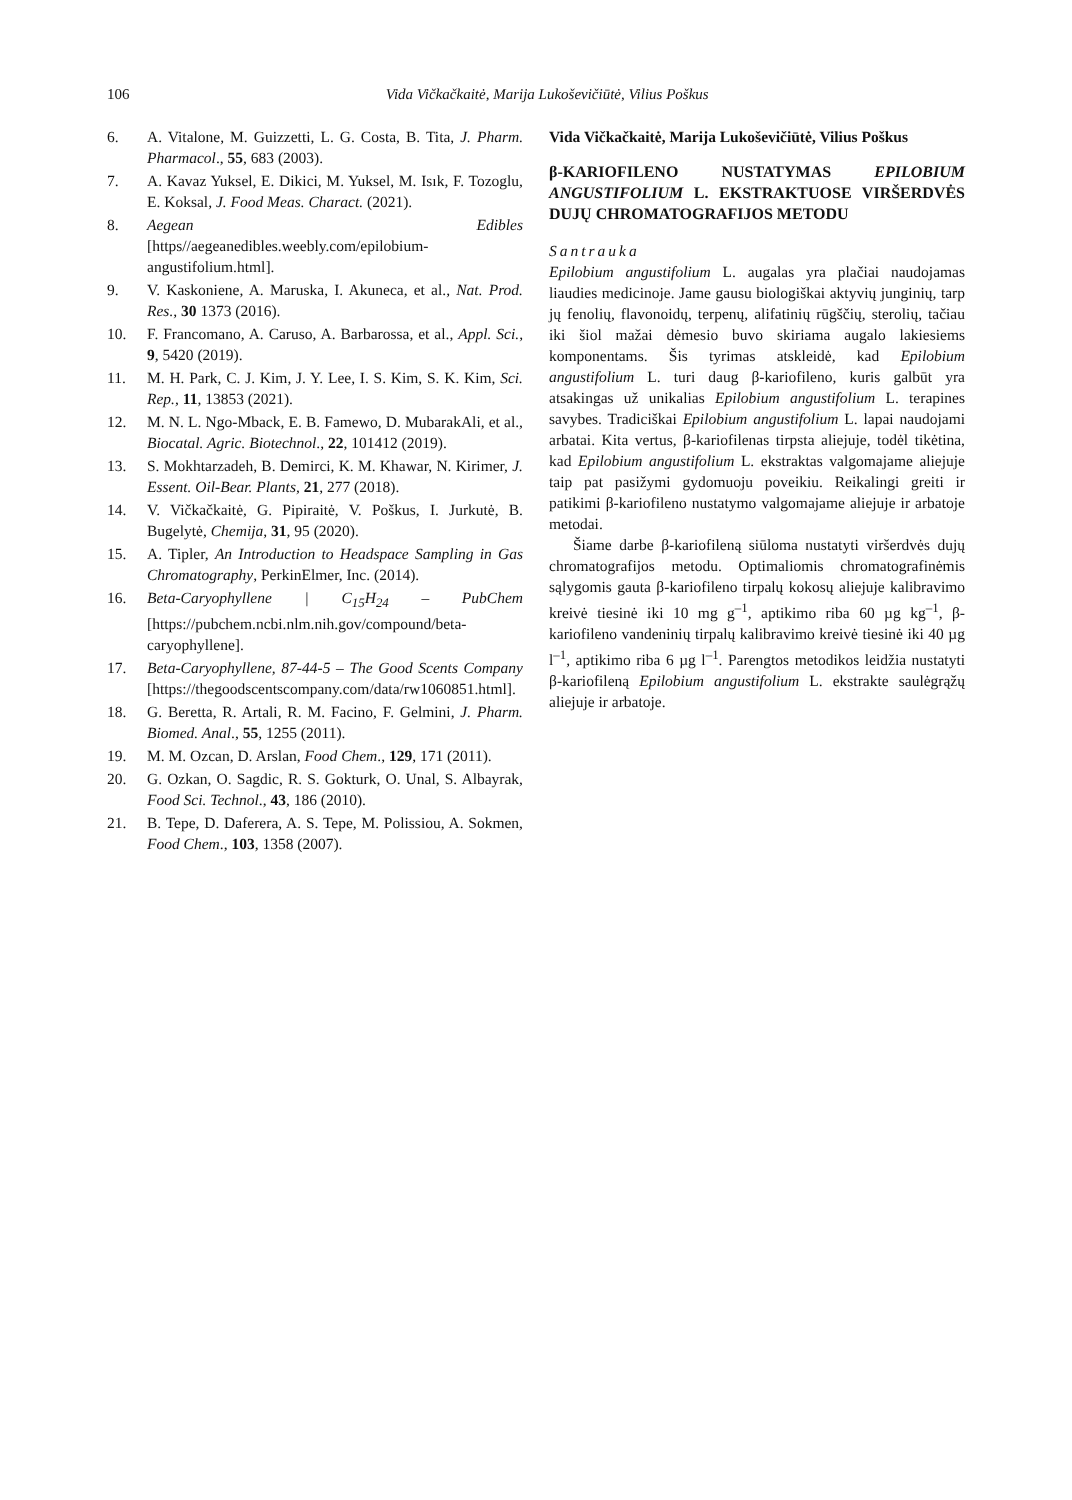106 Vida Vičkačkaitė, Marija Lukoševičiūtė, Vilius Poškus
6. A. Vitalone, M. Guizzetti, L. G. Costa, B. Tita, J. Pharm. Pharmacol., 55, 683 (2003).
7. A. Kavaz Yuksel, E. Dikici, M. Yuksel, M. Isık, F. Tozoglu, E. Koksal, J. Food Meas. Charact. (2021).
8. Aegean Edibles [https//aegeanedibles.weebly.com/epilobium-angustifolium.html].
9. V. Kaskoniene, A. Maruska, I. Akuneca, et al., Nat. Prod. Res., 30 1373 (2016).
10. F. Francomano, A. Caruso, A. Barbarossa, et al., Appl. Sci., 9, 5420 (2019).
11. M. H. Park, C. J. Kim, J. Y. Lee, I. S. Kim, S. K. Kim, Sci. Rep., 11, 13853 (2021).
12. M. N. L. Ngo-Mback, E. B. Famewo, D. MubarakAli, et al., Biocatal. Agric. Biotechnol., 22, 101412 (2019).
13. S. Mokhtarzadeh, B. Demirci, K. M. Khawar, N. Kirimer, J. Essent. Oil-Bear. Plants, 21, 277 (2018).
14. V. Vičkačkaitė, G. Pipiraitė, V. Poškus, I. Jurkutė, B. Bugelytė, Chemija, 31, 95 (2020).
15. A. Tipler, An Introduction to Headspace Sampling in Gas Chromatography, PerkinElmer, Inc. (2014).
16. Beta-Caryophyllene | C<sub>15</sub>H<sub>24</sub> – PubChem [https://pubchem.ncbi.nlm.nih.gov/compound/beta-caryophyllene].
17. Beta-Caryophyllene, 87-44-5 – The Good Scents Company [https://thegoodscentscompany.com/data/rw1060851.html].
18. G. Beretta, R. Artali, R. M. Facino, F. Gelmini, J. Pharm. Biomed. Anal., 55, 1255 (2011).
19. M. M. Ozcan, D. Arslan, Food Chem., 129, 171 (2011).
20. G. Ozkan, O. Sagdic, R. S. Gokturk, O. Unal, S. Albayrak, Food Sci. Technol., 43, 186 (2010).
21. B. Tepe, D. Daferera, A. S. Tepe, M. Polissiou, A. Sokmen, Food Chem., 103, 1358 (2007).
Vida Vičkačkaitė, Marija Lukoševičiūtė, Vilius Poškus
β-KARIOFILENO NUSTATYMAS EPILOBIUM ANGUSTIFOLIUM L. EKSTRAKTUOSE VIRŠERDVĖS DUJŲ CHROMATOGRAFIJOS METODU
Santrauka
Epilobium angustifolium L. augalas yra plačiai naudojamas liaudies medicinoje. Jame gausu biologiškai aktyvių junginių, tarp jų fenolių, flavonoidų, terpenų, alifatinių rūgščių, sterolių, tačiau iki šiol mažai dėmesio buvo skiriama augalo lakiesiems komponentams. Šis tyrimas atskleidė, kad Epilobium angustifolium L. turi daug β-kariofileno, kuris galbūt yra atsakingas už unikalias Epilobium angustifolium L. terapines savybes. Tradiciškai Epilobium angustifolium L. lapai naudojami arbatai. Kita vertus, β-kariofilenas tirpsta aliejuje, todėl tikėtina, kad Epilobium angustifolium L. ekstraktas valgomajame aliejuje taip pat pasižymi gydomuoju poveikiu. Reikalingi greiti ir patikimi β-kariofileno nustatymo valgomajame aliejuje ir arbatoje metodai.
Šiame darbe β-kariofileną siūloma nustatyti viršerdvės dujų chromatografijos metodu. Optimaliomis chromatografinėmis sąlygomis gauta β-kariofileno tirpalų kokosų aliejuje kalibravimo kreivė tiesinė iki 10 mg g<sup>–1</sup>, aptikimo riba 60 µg kg<sup>–1</sup>, β-kariofileno vandeninių tirpalų kalibravimo kreivė tiesinė iki 40 µg l<sup>–1</sup>, aptikimo riba 6 µg l<sup>–1</sup>. Parengtos metodikos leidžia nustatyti β-kariofileną Epilobium angustifolium L. ekstrakte saulėgrąžų aliejuje ir arbatoje.